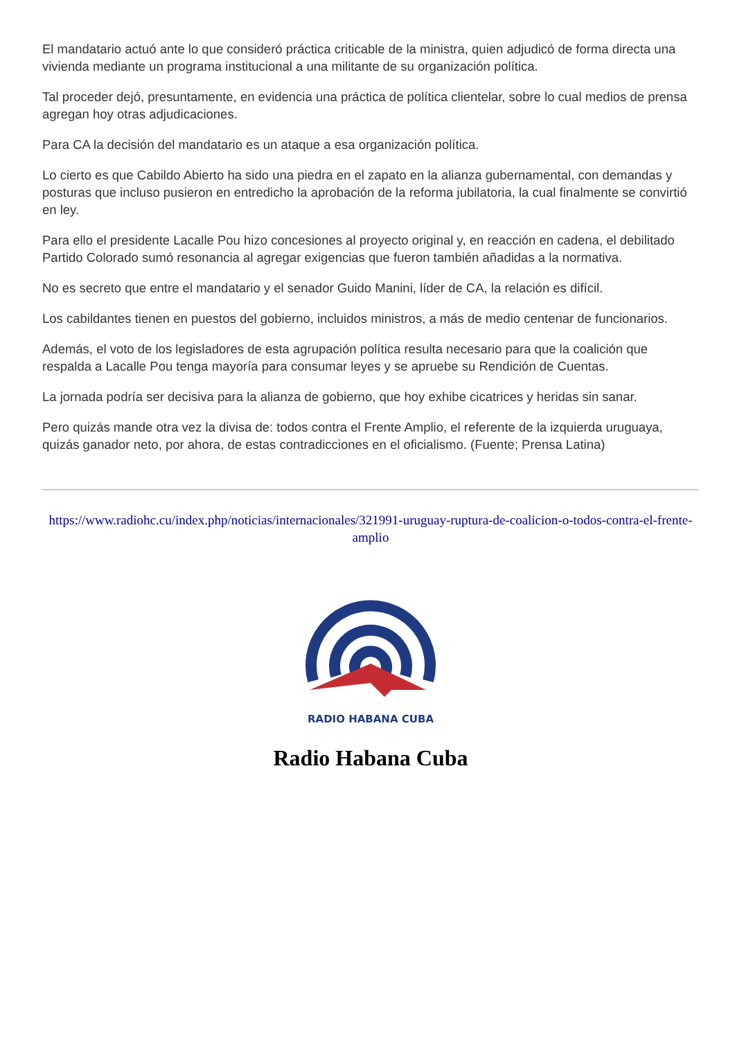El mandatario actuó ante lo que consideró práctica criticable de la ministra, quien adjudicó de forma directa una vivienda mediante un programa institucional a una militante de su organización política.
Tal proceder dejó, presuntamente, en evidencia una práctica de política clientelar, sobre lo cual medios de prensa agregan hoy otras adjudicaciones.
Para CA la decisión del mandatario es un ataque a esa organización política.
Lo cierto es que Cabildo Abierto ha sido una piedra en el zapato en la alianza gubernamental, con demandas y posturas que incluso pusieron en entredicho la aprobación de la reforma jubilatoria, la cual finalmente se convirtió en ley.
Para ello el presidente Lacalle Pou hizo concesiones al proyecto original y, en reacción en cadena, el debilitado Partido Colorado sumó resonancia al agregar exigencias que fueron también añadidas a la normativa.
No es secreto que entre el mandatario y el senador Guido Manini, líder de CA, la relación es difícil.
Los cabildantes tienen en puestos del gobierno, incluidos ministros, a más de medio centenar de funcionarios.
Además, el voto de los legisladores de esta agrupación política resulta necesario para que la coalición que respalda a Lacalle Pou tenga mayoría para consumar leyes y se apruebe su Rendición de Cuentas.
La jornada podría ser decisiva para la alianza de gobierno, que hoy exhibe cicatrices y heridas sin sanar.
Pero quizás mande otra vez la divisa de: todos contra el Frente Amplio, el referente de la izquierda uruguaya, quizás ganador neto, por ahora, de estas contradicciones en el oficialismo. (Fuente; Prensa Latina)
https://www.radiohc.cu/index.php/noticias/internacionales/321991-uruguay-ruptura-de-coalicion-o-todos-contra-el-frente-amplio
RADIO HABANA CUBA
Radio Habana Cuba